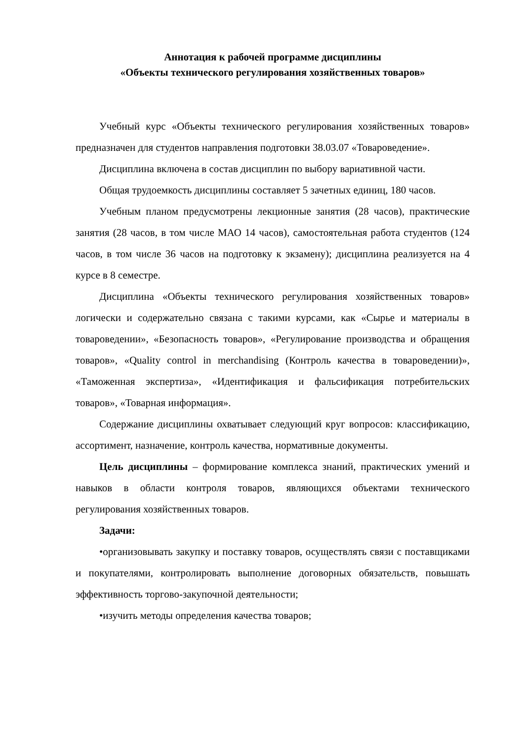Аннотация к рабочей программе дисциплины
«Объекты технического регулирования хозяйственных товаров»
Учебный курс «Объекты технического регулирования хозяйственных товаров» предназначен для студентов направления подготовки 38.03.07 «Товароведение».
Дисциплина включена в состав дисциплин по выбору вариативной части.
Общая трудоемкость дисциплины составляет 5 зачетных единиц, 180 часов.
Учебным планом предусмотрены лекционные занятия (28 часов), практические занятия (28 часов, в том числе МАО 14 часов), самостоятельная работа студентов (124 часов, в том числе 36 часов на подготовку к экзамену); дисциплина реализуется на 4 курсе в 8 семестре.
Дисциплина «Объекты технического регулирования хозяйственных товаров» логически и содержательно связана с такими курсами, как «Сырье и материалы в товароведении», «Безопасность товаров», «Регулирование производства и обращения товаров», «Quality control in merchandising (Контроль качества в товароведении)», «Таможенная экспертиза», «Идентификация и фальсификация потребительских товаров», «Товарная информация».
Содержание дисциплины охватывает следующий круг вопросов: классификацию, ассортимент, назначение, контроль качества, нормативные документы.
Цель дисциплины – формирование комплекса знаний, практических умений и навыков в области контроля товаров, являющихся объектами технического регулирования хозяйственных товаров.
Задачи:
•организовывать закупку и поставку товаров, осуществлять связи с поставщиками и покупателями, контролировать выполнение договорных обязательств, повышать эффективность торгово-закупочной деятельности;
•изучить методы определения качества товаров;